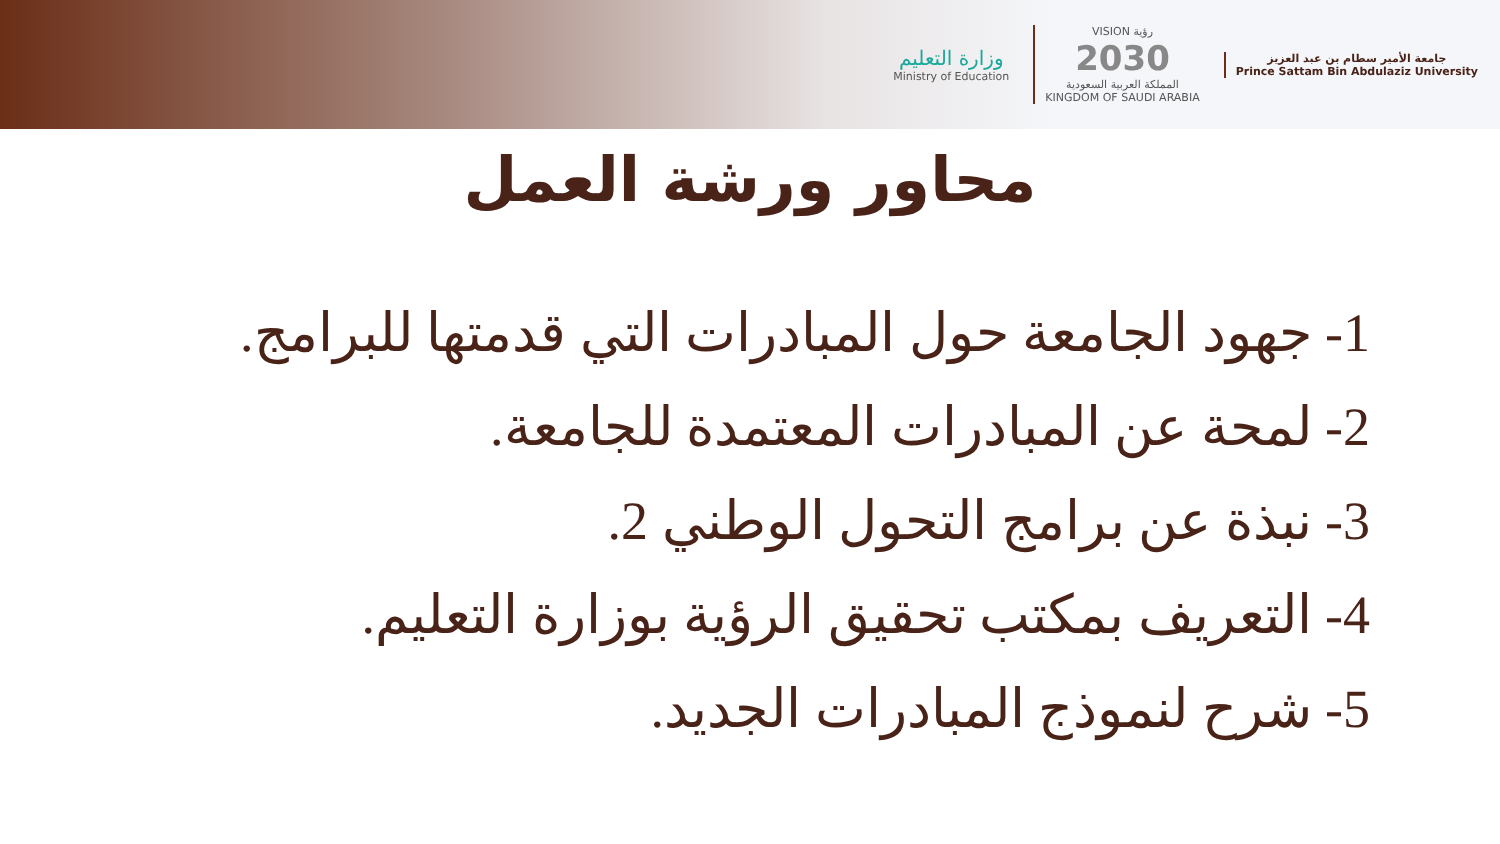وزارة التعليم
Ministry of Education
VISION رؤية
2030
المملكة العربية السعودية
KINGDOM OF SAUDI ARABIA
جامعة الأمير سطام بن عبد العزيز
Prince Sattam Bin Abdulaziz University
محاور ورشة العمل
1- جهود الجامعة حول المبادرات التي قدمتها للبرامج.
2- لمحة عن المبادرات المعتمدة للجامعة.
3- نبذة عن برامج التحول الوطني 2.
4- التعريف بمكتب تحقيق الرؤية بوزارة التعليم.
5- شرح لنموذج المبادرات الجديد.